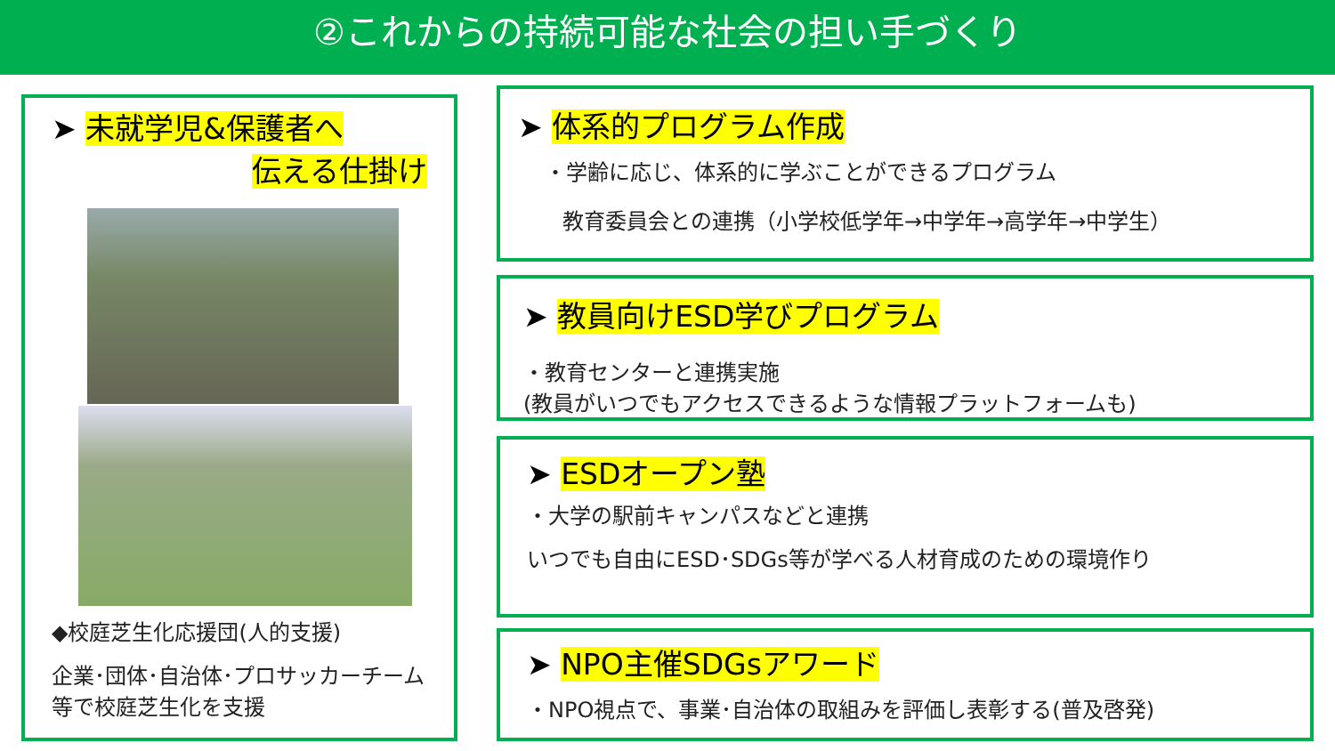②これからの持続可能な社会の担い手づくり
➤ 未就学児&保護者へ
伝える仕掛け
◆校庭芝生化応援団(人的支援)
企業･団体･自治体･プロサッカーチーム等で校庭芝生化を支援
➤ 体系的プログラム作成
・学齢に応じ、体系的に学ぶことができるプログラム
教育委員会との連携（小学校低学年→中学年→高学年→中学生）
➤ 教員向けESD学びプログラム
・教育センターと連携実施
(教員がいつでもアクセスできるような情報プラットフォームも)
➤ ESDオープン塾
・大学の駅前キャンパスなどと連携
いつでも自由にESD･SDGs等が学べる人材育成のための環境作り
➤ NPO主催SDGsアワード
・NPO視点で、事業･自治体の取組みを評価し表彰する(普及啓発)